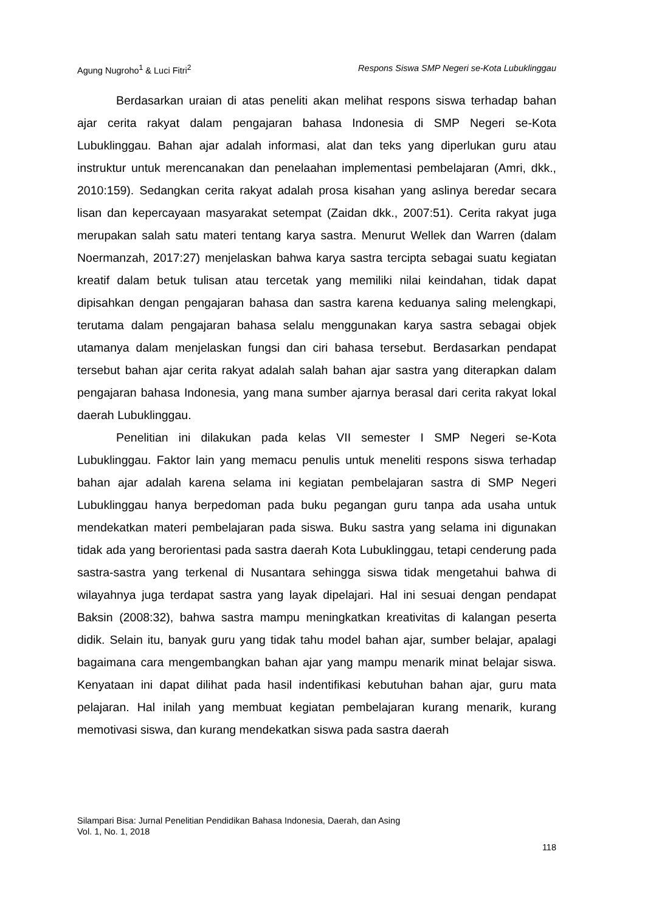Agung Nugroho<sup>1</sup> & Luci Fitri<sup>2</sup> Respons Siswa SMP Negeri se-Kota Lubuklinggau
Berdasarkan uraian di atas peneliti akan melihat respons siswa terhadap bahan ajar cerita rakyat dalam pengajaran bahasa Indonesia di SMP Negeri se-Kota Lubuklinggau. Bahan ajar adalah informasi, alat dan teks yang diperlukan guru atau instruktur untuk merencanakan dan penelaahan implementasi pembelajaran (Amri, dkk., 2010:159). Sedangkan cerita rakyat adalah prosa kisahan yang aslinya beredar secara lisan dan kepercayaan masyarakat setempat (Zaidan dkk., 2007:51). Cerita rakyat juga merupakan salah satu materi tentang karya sastra. Menurut Wellek dan Warren (dalam Noermanzah, 2017:27) menjelaskan bahwa karya sastra tercipta sebagai suatu kegiatan kreatif dalam betuk tulisan atau tercetak yang memiliki nilai keindahan, tidak dapat dipisahkan dengan pengajaran bahasa dan sastra karena keduanya saling melengkapi, terutama dalam pengajaran bahasa selalu menggunakan karya sastra sebagai objek utamanya dalam menjelaskan fungsi dan ciri bahasa tersebut. Berdasarkan pendapat tersebut bahan ajar cerita rakyat adalah salah bahan ajar sastra yang diterapkan dalam pengajaran bahasa Indonesia, yang mana sumber ajarnya berasal dari cerita rakyat lokal daerah Lubuklinggau.
Penelitian ini dilakukan pada kelas VII semester I SMP Negeri se-Kota Lubuklinggau. Faktor lain yang memacu penulis untuk meneliti respons siswa terhadap bahan ajar adalah karena selama ini kegiatan pembelajaran sastra di SMP Negeri Lubuklinggau hanya berpedoman pada buku pegangan guru tanpa ada usaha untuk mendekatkan materi pembelajaran pada siswa. Buku sastra yang selama ini digunakan tidak ada yang berorientasi pada sastra daerah Kota Lubuklinggau, tetapi cenderung pada sastra-sastra yang terkenal di Nusantara sehingga siswa tidak mengetahui bahwa di wilayahnya juga terdapat sastra yang layak dipelajari. Hal ini sesuai dengan pendapat Baksin (2008:32), bahwa sastra mampu meningkatkan kreativitas di kalangan peserta didik. Selain itu, banyak guru yang tidak tahu model bahan ajar, sumber belajar, apalagi bagaimana cara mengembangkan bahan ajar yang mampu menarik minat belajar siswa. Kenyataan ini dapat dilihat pada hasil indentifikasi kebutuhan bahan ajar, guru mata pelajaran. Hal inilah yang membuat kegiatan pembelajaran kurang menarik, kurang memotivasi siswa, dan kurang mendekatkan siswa pada sastra daerah
Silampari Bisa: Jurnal Penelitian Pendidikan Bahasa Indonesia, Daerah, dan Asing
Vol. 1, No. 1, 2018
118